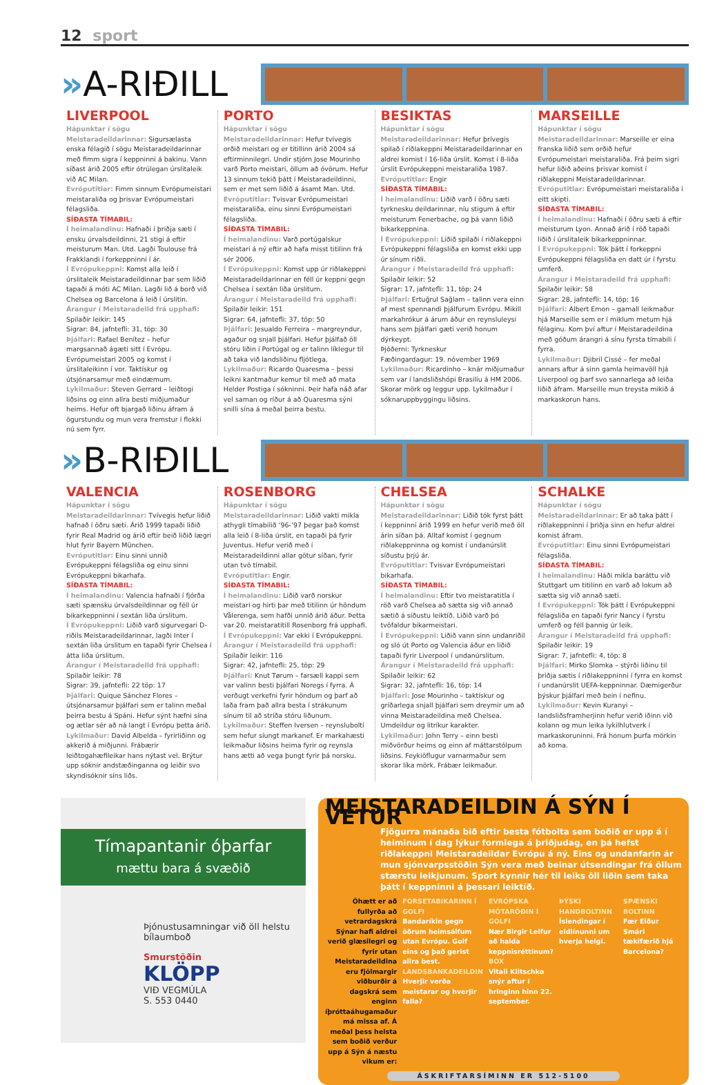12 sport
»A-RIÐILL
LIVERPOOL
Hápunktar í sögu Meistaradeildarinnar: Sigursælasta enska félagið í sögu Meistaradeildarinnar með fimm sigra í keppninni á bakinu. Vann síðast árið 2005 eftir ótrúlegan úrslitaleik við AC Milan.
Evróputitlar: Fimm sinnum Evrópumeistari meistaraliða og þrisvar Evrópumeistari félagsliða.
SÍÐASTA TÍMABIL:
Í heimalandinu: Hafnaði í þriðja sæti í ensku úrvalsdeildinni, 21 stigi á eftir meisturum Man. Utd. Lagði Toulouse frá Frakklandi í forkeppninni í ár.
Í Evrópukeppni: Komst alla leið í úrslitaleik Meistaradeildinnar þar sem liðið tapaði á móti AC Milan. Lagði lið á borð við Chelsea og Barcelona á leið í úrslitin.
Árangur í Meistaradeild frá upphafi:
Spilaðir leikir: 145
Sigrar: 84, jafntefli: 31, töp: 30
Þjálfari: Rafael Benítez – hefur margsannað ágæti sitt í Evrópu. Evrópumeistari 2005 og komst í úrslitaleikinn í vor. Taktískur og útsjónarsamur með eindæmum.
Lykilmaður: Steven Gerrard – leiðtogi liðsins og einn allra besti miðjumaður heims. Hefur oft bjargað liðinu áfram á ögurstundu og mun vera fremstur í flokki nú sem fyrr.
PORTO
Hápunktar í sögu Meistaradeildarinnar: Hefur tvívegis orðið meistari og er titillinn árið 2004 sá eftirminnilegri. Undir stjórn Jose Mourinho varð Porto meistari, öllum að óvörum. Hefur 13 sinnum tekið þátt í Meistaradeildinni, sem er met sem liðið á ásamt Man. Utd.
Evróputitlar: Tvisvar Evrópumeistari meistaraliða, einu sinni Evrópumeistari félagsliða.
SÍÐASTA TÍMABIL:
Í heimalandinu: Varð portúgalskur meistari á ný eftir að hafa misst titilinn frá sér 2006.
Í Evrópukeppni: Komst upp úr riðlakeppni Meistaradeildarinnar en féll úr keppni gegn Chelsea í sextán liða úrslitum.
Árangur í Meistaradeild frá upphafi:
Spilaðir leikir: 151
Sigrar: 64, jafntefli: 37, töp: 50
Þjálfari: Jesualdo Ferreira – margreyndur, agaður og snjall þjálfari. Hefur þjálfað öll stóru liðin í Portúgal og er talinn líklegur til að taka við landsliðinu fljótlega.
Lykilmaður: Ricardo Quaresma – þessi leikni kantmaður kemur til með að mata Helder Postiga í sókninni. Þeir hafa náð afar vel saman og ríður á að Quaresma sýni snilli sína á meðal þeirra bestu.
BESIKTAS
Hápunktar í sögu Meistaradeildarinnar: Hefur þrívegis spilað í riðlakeppni Meistaradeildarinnar en aldrei komist í 16-liða úrslit. Komst í 8-liða úrslit Evrópukeppni meistaraliða 1987. Evróputitlar: Engir
SÍÐASTA TÍMABIL:
Í heimalandinu: Liðið varð í öðru sæti tyrknesku deildarinnar, níu stigum á eftir meisturum Fenerbache, og þá vann liðið bikarkeppnina.
Í Evrópukeppni: Liðið spilaði í riðlakeppni Evrópukeppni félagsliða en komst ekki upp úr sínum riðli.
Árangur í Meistaradeild frá upphafi:
Spilaðir leikir: 52
Sigrar: 17, jafntefli: 11, töp: 24
Þjálfari: Ertuğrul Sağlam – talinn vera einn af mest spennandi þjálfurum Evrópu. Mikill markahrókur á árum áður en reynsluleysi hans sem þjálfari gæti verið honum dýrkeypt.
Þjóðerni: Tyrkneskur
Fæðingardagur: 19. nóvember 1969
Lykilmaður: Ricardinho – knár miðjumaður sem var í landsliðshópi Brasilíu á HM 2006. Skorar mörk og leggur upp. Lykilmaður í sóknaruppbyggingu liðsins.
MARSEILLE
Hápunktar í sögu Meistaradeildarinnar: Marseille er eina franska liðið sem orðið hefur Evrópumeistari meistaraliða. Frá þeim sigri hefur liðið aðeins þrisvar komist í riðlakeppni Meistaradeildarinnar.
Evróputitlar: Evrópumeistari meistaraliða í eitt skipti.
SÍÐASTA TÍMABIL:
Í heimalandinu: Hafnaði í öðru sæti á eftir meisturum Lyon. Annað árið í röð tapaði liðið í úrslitaleik bikarkeppninnar.
Í Evrópukeppni: Tók þátt í forkeppni Evrópukeppni félagsliða en datt úr í fyrstu umferð.
Árangur í Meistaradeild frá upphafi:
Spilaðir leikir: 58
Sigrar: 28, jafntefli: 14, töp: 16
Þjálfari: Albert Emon – gamall leikmaður hjá Marseille sem er í miklum metum hjá félaginu. Kom því aftur í Meistaradeildina með góðum árangri á sínu fyrsta tímabili í fyrra.
Lykilmaður: Djibril Cissé – fer meðal annars aftur á sinn gamla heimavöll hjá Liverpool og þarf svo sannarlega að leiða liðið áfram. Marseille mun treysta mikið á markaskorun hans.
»B-RIÐILL
VALENCIA
Hápunktar í sögu Meistaradeildarinnar: Tvívegis hefur liðið hafnað í öðru sæti. Árið 1999 tapaði liðið fyrir Real Madrid og árið eftir beið liðið lægri hlut fyrir Bayern München.
Evróputitlar: Einu sinni unnið Evrópukeppni félagsliða og einu sinni Evrópukeppni bikarhafa.
SÍÐASTA TÍMABIL:
Í heimalandinu: Valencia hafnaði í fjórða sæti spænsku úrvalsdeildinnar og féll úr bikarkeppninni í sextán liða úrslitum.
Í Evrópukeppni: Liðið varð sigurvegari D-riðils Meistaradeildarinnar, lagði Inter í sextán liða úrslitum en tapaði fyrir Chelsea í átta liða úrslitum.
Árangur í Meistaradeild frá upphafi:
Spilaðir leikir: 78
Sigrar: 39, jafntefli: 22 töp: 17
Þjálfari: Quique Sánchez Flores – útsjónarsamur þjálfari sem er talinn meðal þeirra bestu á Spáni. Hefur sýnt hæfni sína og ætlar sér að ná langt í Evrópu þetta árið.
Lykilmaður: David Albelda – fyrirliðinn og akkerið á miðjunni. Frábærir leiðtogahæfileikar hans nýtast vel. Brýtur upp sóknir andstæðinganna og leiðir svo skyndisóknir síns liðs.
ROSENBORG
Hápunktar í sögu Meistaradeildarinnar: Liðið vakti mikla athygli tímabilið ‘96-’97 þegar það komst alla leið í 8-liða úrslit, en tapaði þá fyrir Juventus. Hefur verið með í Meistaradeildinni allar götur síðan, fyrir utan tvö tímabil.
Evróputitlar: Engir.
SÍÐASTA TÍMABIL:
Í heimalandinu: Liðið varð norskur meistari og hirti þar með titilinn úr höndum Vålerenga, sem hafði unnið árið áður. Þetta var 20. meistaratitill Rosenborg frá upphafi.
Í Evrópukeppni: Var ekki í Evrópukeppni.
Árangur í Meistaradeild frá upphafi:
Spilaðir leikir: 116
Sigrar: 42, jafntefli: 25, töp: 29
Þjálfari: Knut Tørum – farsæll kappi sem var valinn besti þjálfari Noregs í fyrra. Á verðugt verkefni fyrir höndum og þarf að laða fram það allra besta í strákunum sínum til að stríða stóru liðunum.
Lykilmaður: Steffen Iversen – reynsluboltí sem hefur síungt markanef. Er markahæsti leikmaður liðsins heima fyrir og reynsla hans ætti að vega þungt fyrir þá norsku.
CHELSEA
Hápunktar í sögu Meistaradeildarinnar: Liðið tók fyrst þátt í keppninni árið 1999 en hefur verið með öll árin síðan þá. Alltaf komist í gegnum riðlakeppninna og komist í undanúrslit síðustu þrjú ár.
Evróputitlar: Tvisvar Evrópumeistari bikarhafa.
SÍÐASTA TÍMABIL:
Í heimalandinu: Eftir tvo meistaratitla í röð varð Chelsea að sætta sig við annað sætið á síðustu leiktíð. Liðið varð þó tvöfaldur bikarmeistari.
Í Evrópukeppni: Liðið vann sinn undanriðil og sló út Porto og Valencia áður en liðið tapaði fyrir Liverpool í undanúrslitum.
Árangur í Meistaradeild frá upphafi:
Spilaðir leikir: 62
Sigrar: 32, jafntefli: 16, töp: 14
Þjálfari: Jose Mourinho – taktískur og gríðarlega snjall þjálfari sem dreymir um að vinna Meistaradeildina með Chelsea. Umdeildur og litríkur karakter.
Lykilmaður: John Terry – einn besti miðvörður heims og einn af máttarstólpum liðsins. Feykiöflugur varnarmaður sem skorar líka mörk. Frábær leikmaður.
SCHALKE
Hápunktar í sögu Meistaradeildarinnar: Er að taka þátt í riðlakeppninni í þriðja sinn en hefur aldrei komist áfram.
Evróputitlar: Einu sinni Evrópumeistari félagsliða.
SÍÐASTA TÍMABIL:
Í heimalandinu: Háði mikla baráttu við Stuttgart um titilinn en varð að lokum að sætta sig við annað sæti.
Í Evrópukeppni: Tók þátt í Evrópukeppni félagsliða en tapaði fyrir Nancy í fyrstu umferð og féll þannig úr leik.
Árangur í Meistaradeild frá upphafi:
Spilaðir leikir: 19
Sigrar: 7, jafntefli: 4, töp: 8
Þjálfari: Mirko Slomka – stýrði liðinu til þriðja sætis í riðlakeppninni í fyrra en komst í undanúrslit UEFA-keppninnar. Dæmigerður þýskur þjálfari með bein í nefinu.
Lykilmaður: Kevin Kuranyi – landsliðsframherjinn hefur verið iðinn við kolann og mun leika lykilhlutverk í markaskoruninni. Frá honum þurfa mörkin að koma.
Tímapantanir óþarfar
mættu bara á svæðið
Þjónustusamningar við öll helstu bílaumboð
Smurstöðin
KLÖPP
VIÐ VEGMÚLA
S. 553 0440
MEISTARADEILDIN Á SÝN Í VETUR
Fjögurra mánaða bið eftir besta fótbolta sem boðið er upp á í heiminum í dag lýkur formlega á þriðjudag, en þá hefst riðlakeppni Meistaradeildar Evrópu á ný. Eins og undanfarin ár mun sjónvarpsstöðin Sýn vera með beinar útsendingar frá öllum stærstu leikjunum. Sport kynnir hér til leiks öll liðin sem taka þátt í keppninni á þessari leiktíð.
Óhætt er að fullyrða að vetrardagskrá Sýnar hafi aldrei verið glæsilegri og fyrir utan Meistaradeildina eru fjölmargir viðburðir á dagskrá sem enginn íþróttaáhugamaður má missa af. Á meðal þess helsta sem boðið verður upp á Sýn á næstu vikum er:
FORSETABIKARINN Í GOLFI
Bandaríkin gegn öðrum heimsálfum utan Evrópu. Golf eins og það gerist allra best.
LANDSBANKADEILDIN
Hverjir verða meistarar og hverjir falla?
EVRÓPSKA MÓTARÖÐIN Í GOLFI
Nær Birgir Leifur að halda keppnisréttinum?
BOX
Vitali Klitschko snýr aftur í hringinn hinn 22. september.
ÞÝSKI HANDBOLTINN
Íslendingar í eldlínunni um hverja helgi.
SPÆNSKI BOLTINN
Fær Eiður Smári tækifærið hjá Barcelona?
ÁSKRIFTARSÍMINN ER 512-5100